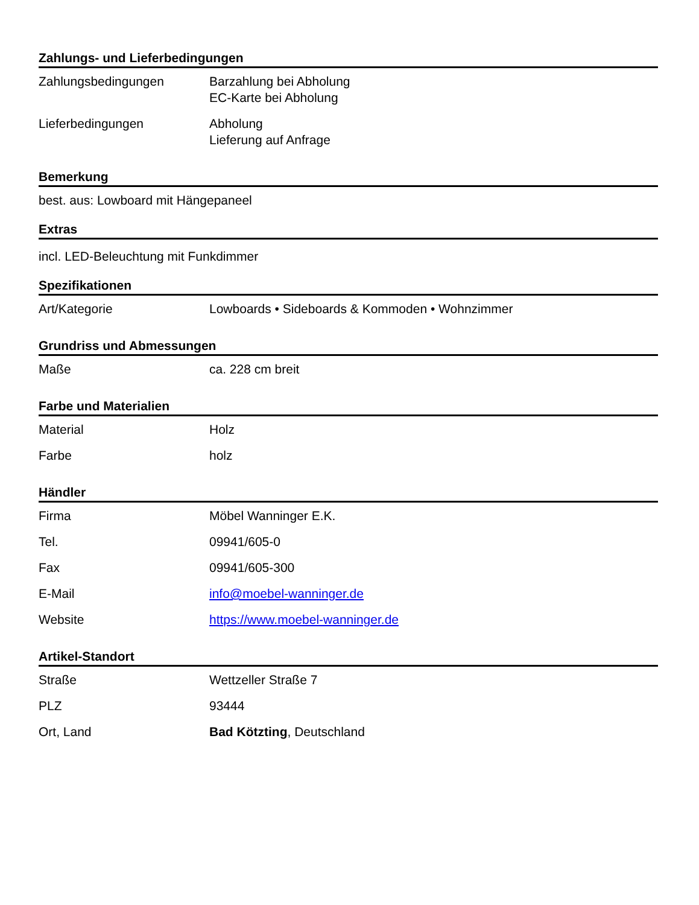Zahlungs- und Lieferbedingungen
| Zahlungsbedingungen | Barzahlung bei Abholung EC-Karte bei Abholung |
| Lieferbedingungen | Abholung Lieferung auf Anfrage |
Bemerkung
best. aus: Lowboard mit Hängepaneel
Extras
incl. LED-Beleuchtung mit Funkdimmer
Spezifikationen
| Art/Kategorie | Lowboards • Sideboards & Kommoden • Wohnzimmer |
Grundriss und Abmessungen
| Maße | ca. 228 cm breit |
Farbe und Materialien
| Material | Holz |
| Farbe | holz |
Händler
| Firma | Möbel Wanninger E.K. |
| Tel. | 09941/605-0 |
| Fax | 09941/605-300 |
| E-Mail | info@moebel-wanninger.de |
| Website | https://www.moebel-wanninger.de |
Artikel-Standort
| Straße | Wettzeller Straße 7 |
| PLZ | 93444 |
| Ort, Land | Bad Kötzting , Deutschland |